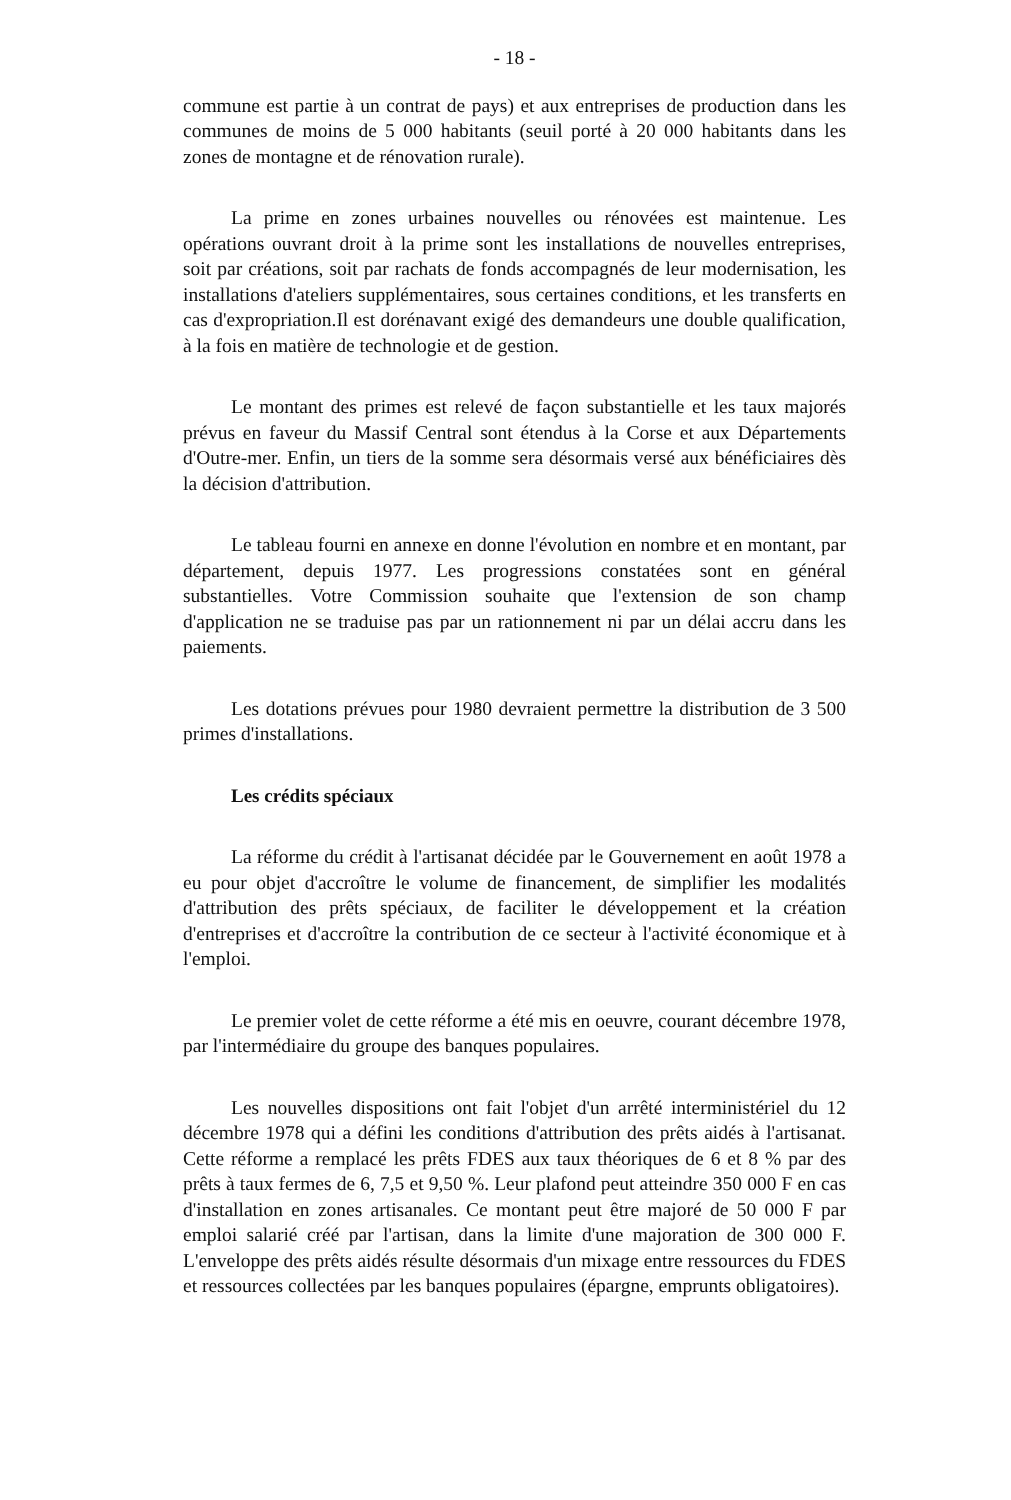- 18 -
commune est partie à un contrat de pays) et aux entreprises de production dans les communes de moins de 5 000 habitants (seuil porté à 20 000 habitants dans les zones de montagne et de rénovation rurale).
La prime en zones urbaines nouvelles ou rénovées est maintenue. Les opérations ouvrant droit à la prime sont les installations de nouvelles entreprises, soit par créations, soit par rachats de fonds accompagnés de leur modernisation, les installations d'ateliers supplémentaires, sous certaines conditions, et les transferts en cas d'expropriation.Il est dorénavant exigé des demandeurs une double qualification, à la fois en matière de technologie et de gestion.
Le montant des primes est relevé de façon substantielle et les taux majorés prévus en faveur du Massif Central sont étendus à la Corse et aux Départements d'Outre-mer. Enfin, un tiers de la somme sera désormais versé aux bénéficiaires dès la décision d'attribution.
Le tableau fourni en annexe en donne l'évolution en nombre et en montant, par département, depuis 1977. Les progressions constatées sont en général substantielles. Votre Commission souhaite que l'extension de son champ d'application ne se traduise pas par un rationnement ni par un délai accru dans les paiements.
Les dotations prévues pour 1980 devraient permettre la distribution de 3 500 primes d'installations.
Les crédits spéciaux
La réforme du crédit à l'artisanat décidée par le Gouvernement en août 1978 a eu pour objet d'accroître le volume de financement, de simplifier les modalités d'attribution des prêts spéciaux, de faciliter le développement et la création d'entreprises et d'accroître la contribution de ce secteur à l'activité économique et à l'emploi.
Le premier volet de cette réforme a été mis en oeuvre, courant décembre 1978, par l'intermédiaire du groupe des banques populaires.
Les nouvelles dispositions ont fait l'objet d'un arrêté interministériel du 12 décembre 1978 qui a défini les conditions d'attribution des prêts aidés à l'artisanat. Cette réforme a remplacé les prêts FDES aux taux théoriques de 6 et 8 % par des prêts à taux fermes de 6, 7,5 et 9,50 %. Leur plafond peut atteindre 350 000 F en cas d'installation en zones artisanales. Ce montant peut être majoré de 50 000 F par emploi salarié créé par l'artisan, dans la limite d'une majoration de 300 000 F. L'enveloppe des prêts aidés résulte désormais d'un mixage entre ressources du FDES et ressources collectées par les banques populaires (épargne, emprunts obligatoires).